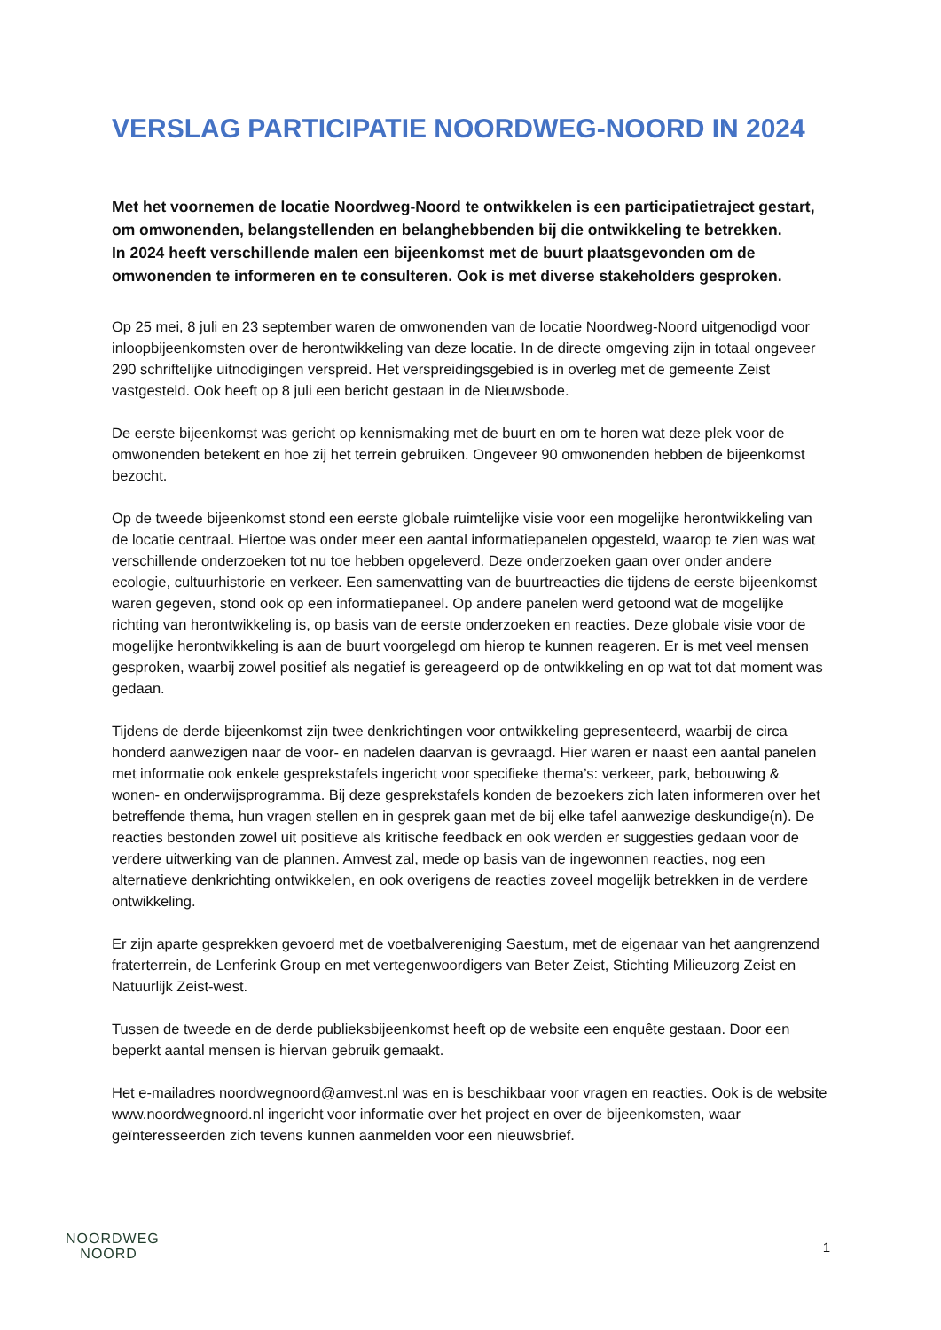VERSLAG PARTICIPATIE NOORDWEG-NOORD IN 2024
Met het voornemen de locatie Noordweg-Noord te ontwikkelen is een participatietraject gestart, om omwonenden, belangstellenden en belanghebbenden bij die ontwikkeling te betrekken.
In 2024 heeft verschillende malen een bijeenkomst met de buurt plaatsgevonden om de omwonenden te informeren en te consulteren. Ook is met diverse stakeholders gesproken.
Op 25 mei, 8 juli en 23 september waren de omwonenden van de locatie Noordweg-Noord uitgenodigd voor inloopbijeenkomsten over de herontwikkeling van deze locatie. In de directe omgeving zijn in totaal ongeveer 290 schriftelijke uitnodigingen verspreid. Het verspreidingsgebied is in overleg met de gemeente Zeist vastgesteld. Ook heeft op 8 juli een bericht gestaan in de Nieuwsbode.
De eerste bijeenkomst was gericht op kennismaking met de buurt en om te horen wat deze plek voor de omwonenden betekent en hoe zij het terrein gebruiken. Ongeveer 90 omwonenden hebben de bijeenkomst bezocht.
Op de tweede bijeenkomst stond een eerste globale ruimtelijke visie voor een mogelijke herontwikkeling van de locatie centraal. Hiertoe was onder meer een aantal informatiepanelen opgesteld, waarop te zien was wat verschillende onderzoeken tot nu toe hebben opgeleverd. Deze onderzoeken gaan over onder andere ecologie, cultuurhistorie en verkeer. Een samenvatting van de buurtreacties die tijdens de eerste bijeenkomst waren gegeven, stond ook op een informatiepaneel. Op andere panelen werd getoond wat de mogelijke richting van herontwikkeling is, op basis van de eerste onderzoeken en reacties. Deze globale visie voor de mogelijke herontwikkeling is aan de buurt voorgelegd om hierop te kunnen reageren. Er is met veel mensen gesproken, waarbij zowel positief als negatief is gereageerd op de ontwikkeling en op wat tot dat moment was gedaan.
Tijdens de derde bijeenkomst zijn twee denkrichtingen voor ontwikkeling gepresenteerd, waarbij de circa honderd aanwezigen naar de voor- en nadelen daarvan is gevraagd. Hier waren er naast een aantal panelen met informatie ook enkele gesprekstafels ingericht voor specifieke thema’s: verkeer, park, bebouwing & wonen- en onderwijsprogramma. Bij deze gesprekstafels konden de bezoekers zich laten informeren over het betreffende thema, hun vragen stellen en in gesprek gaan met de bij elke tafel aanwezige deskundige(n). De reacties bestonden zowel uit positieve als kritische feedback en ook werden er suggesties gedaan voor de verdere uitwerking van de plannen. Amvest zal, mede op basis van de ingewonnen reacties, nog een alternatieve denkrichting ontwikkelen, en ook overigens de reacties zoveel mogelijk betrekken in de verdere ontwikkeling.
Er zijn aparte gesprekken gevoerd met de voetbalvereniging Saestum, met de eigenaar van het aangrenzend fraterterrein, de Lenferink Group en met vertegenwoordigers van Beter Zeist, Stichting Milieuzorg Zeist en Natuurlijk Zeist-west.
Tussen de tweede en de derde publieksbijeenkomst heeft op de website een enquête gestaan. Door een beperkt aantal mensen is hiervan gebruik gemaakt.
Het e-mailadres noordwegnoord@amvest.nl was en is beschikbaar voor vragen en reacties. Ook is de website www.noordwegnoord.nl ingericht voor informatie over het project en over de bijeenkomsten, waar geïnteresseerden zich tevens kunnen aanmelden voor een nieuwsbrief.
NOORDWEG
NOORD
1